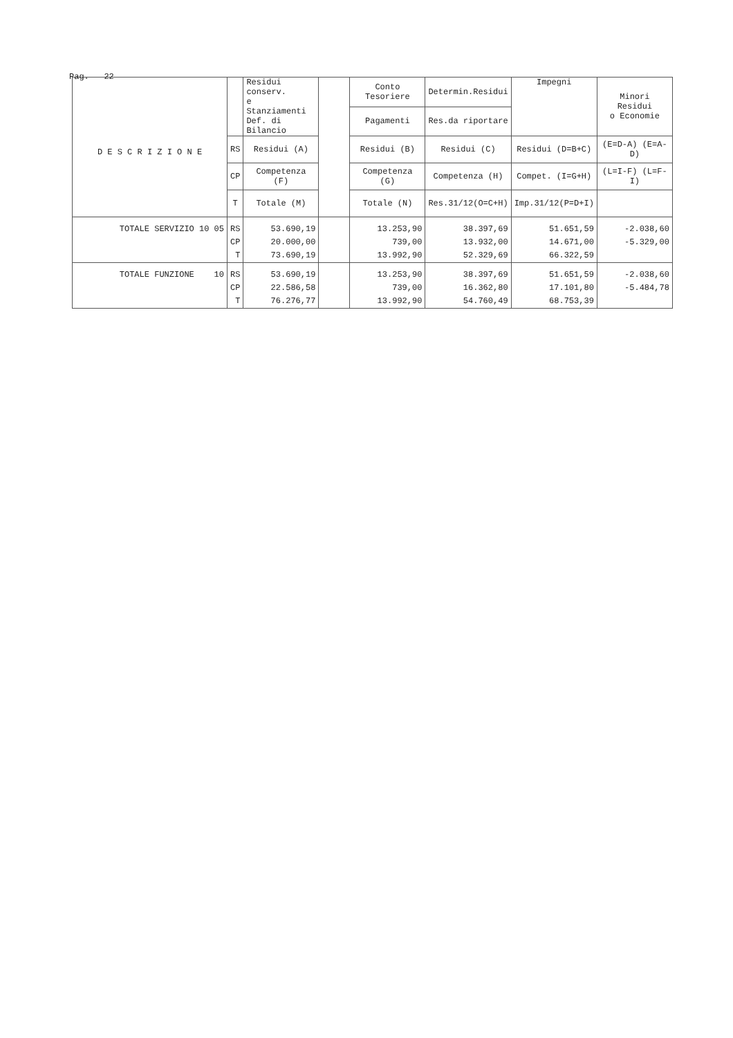Pag. 22
| D E S C R I Z I O N E | | Residui conserv. e Stanziamenti Def. di Bilancio | | Conto Tesoriere | Determin.Residui | Impegni | Minori Residui o Economie |
| --- | --- | --- | --- | --- | --- | --- | --- |
| | | | | Pagamenti | Res.da riportare | | |
| | RS | Residui (A) | | Residui (B) | Residui (C) | Residui (D=B+C) | (E=D-A) (E=A-D) |
| | CP | Competenza (F) | | Competenza (G) | Competenza (H) | Compet. (I=G+H) | (L=I-F) (L=F-I) |
| | T | Totale (M) | | Totale (N) | Res.31/12(O=C+H) | Imp.31/12(P=D+I) | |
| TOTALE SERVIZIO 10 05 | RS CP T | 53.690,19 20.000,00 73.690,19 | | 13.253,90 739,00 13.992,90 | 38.397,69 13.932,00 52.329,69 | 51.651,59 14.671,00 66.322,59 | -2.038,60 -5.329,00 |
| TOTALE FUNZIONE 10 | RS CP T | 53.690,19 22.586,58 76.276,77 | | 13.253,90 739,00 13.992,90 | 38.397,69 16.362,80 54.760,49 | 51.651,59 17.101,80 68.753,39 | -2.038,60 -5.484,78 |